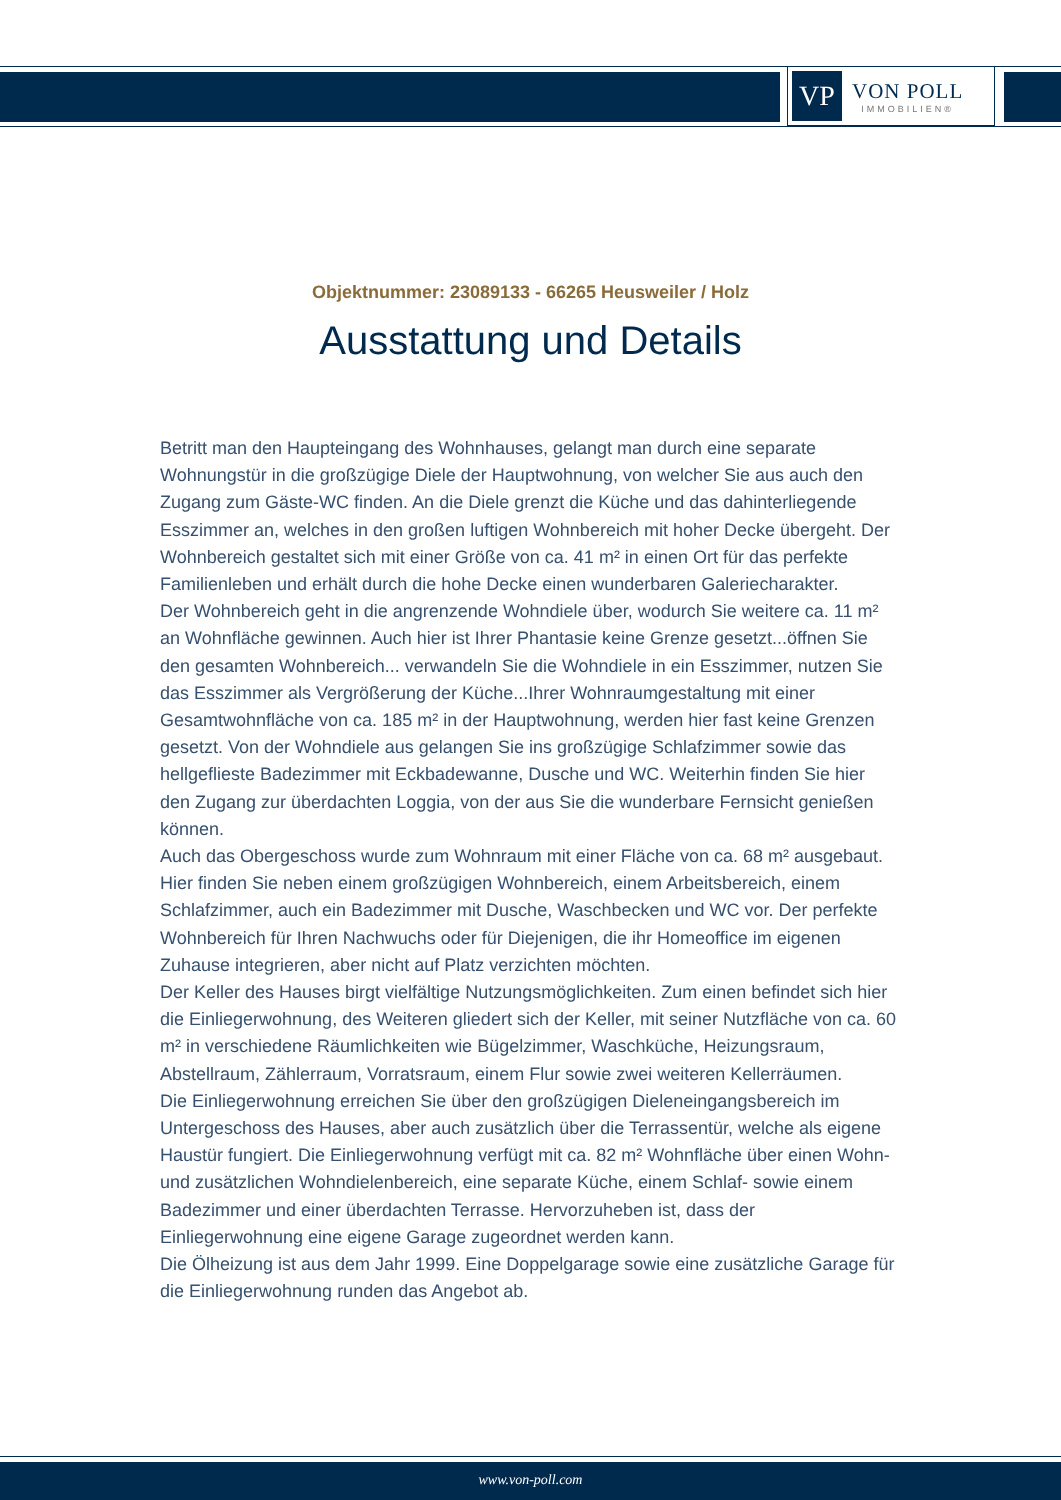VP
VON POLL
IMMOBILIEN®
Objektnummer: 23089133 - 66265 Heusweiler / Holz
Ausstattung und Details
Betritt man den Haupteingang des Wohnhauses, gelangt man durch eine separate Wohnungstür in die großzügige Diele der Hauptwohnung, von welcher Sie aus auch den Zugang zum Gäste-WC finden. An die Diele grenzt die Küche und das dahinterliegende Esszimmer an, welches in den großen luftigen Wohnbereich mit hoher Decke übergeht. Der Wohnbereich gestaltet sich mit einer Größe von ca. 41 m² in einen Ort für das perfekte Familienleben und erhält durch die hohe Decke einen wunderbaren Galeriecharakter.
Der Wohnbereich geht in die angrenzende Wohndiele über, wodurch Sie weitere ca. 11 m² an Wohnfläche gewinnen. Auch hier ist Ihrer Phantasie keine Grenze gesetzt...öffnen Sie den gesamten Wohnbereich... verwandeln Sie die Wohndiele in ein Esszimmer, nutzen Sie das Esszimmer als Vergrößerung der Küche...Ihrer Wohnraumgestaltung mit einer Gesamtwohnfläche von ca. 185 m² in der Hauptwohnung, werden hier fast keine Grenzen gesetzt. Von der Wohndiele aus gelangen Sie ins großzügige Schlafzimmer sowie das hellgeflieste Badezimmer mit Eckbadewanne, Dusche und WC. Weiterhin finden Sie hier den Zugang zur überdachten Loggia, von der aus Sie die wunderbare Fernsicht genießen können.
Auch das Obergeschoss wurde zum Wohnraum mit einer Fläche von ca. 68 m² ausgebaut. Hier finden Sie neben einem großzügigen Wohnbereich, einem Arbeitsbereich, einem Schlafzimmer, auch ein Badezimmer mit Dusche, Waschbecken und WC vor. Der perfekte Wohnbereich für Ihren Nachwuchs oder für Diejenigen, die ihr Homeoffice im eigenen Zuhause integrieren, aber nicht auf Platz verzichten möchten.
Der Keller des Hauses birgt vielfältige Nutzungsmöglichkeiten. Zum einen befindet sich hier die Einliegerwohnung, des Weiteren gliedert sich der Keller, mit seiner Nutzfläche von ca. 60 m² in verschiedene Räumlichkeiten wie Bügelzimmer, Waschküche, Heizungsraum, Abstellraum, Zählerraum, Vorratsraum, einem Flur sowie zwei weiteren Kellerräumen.
Die Einliegerwohnung erreichen Sie über den großzügigen Dieleneingangsbereich im Untergeschoss des Hauses, aber auch zusätzlich über die Terrassentür, welche als eigene Haustür fungiert. Die Einliegerwohnung verfügt mit ca. 82 m² Wohnfläche über einen Wohn- und zusätzlichen Wohndielenbereich, eine separate Küche, einem Schlaf- sowie einem Badezimmer und einer überdachten Terrasse. Hervorzuheben ist, dass der Einliegerwohnung eine eigene Garage zugeordnet werden kann.
Die Ölheizung ist aus dem Jahr 1999. Eine Doppelgarage sowie eine zusätzliche Garage für die Einliegerwohnung runden das Angebot ab.
www.von-poll.com